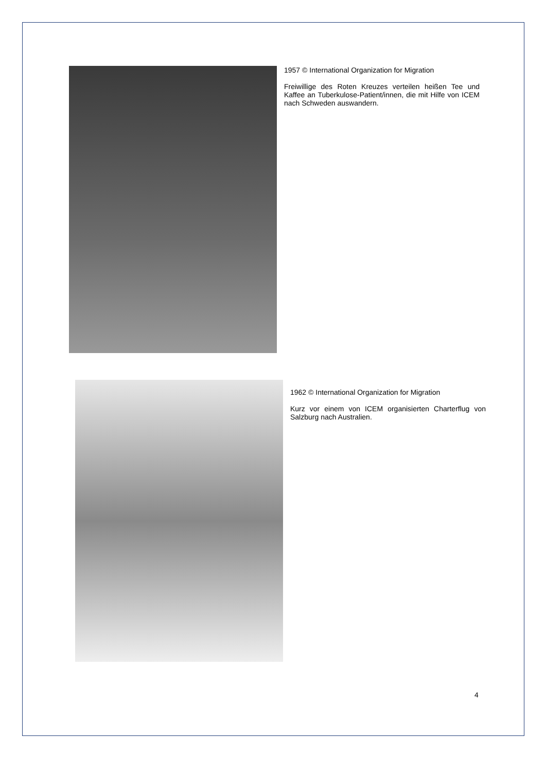1957 © International Organization for Migration
Freiwillige des Roten Kreuzes verteilen heißen Tee und Kaffee an Tuberkulose-Patient/innen, die mit Hilfe von ICEM nach Schweden auswandern.
1962 © International Organization for Migration
Kurz vor einem von ICEM organisierten Charterflug von Salzburg nach Australien.
4